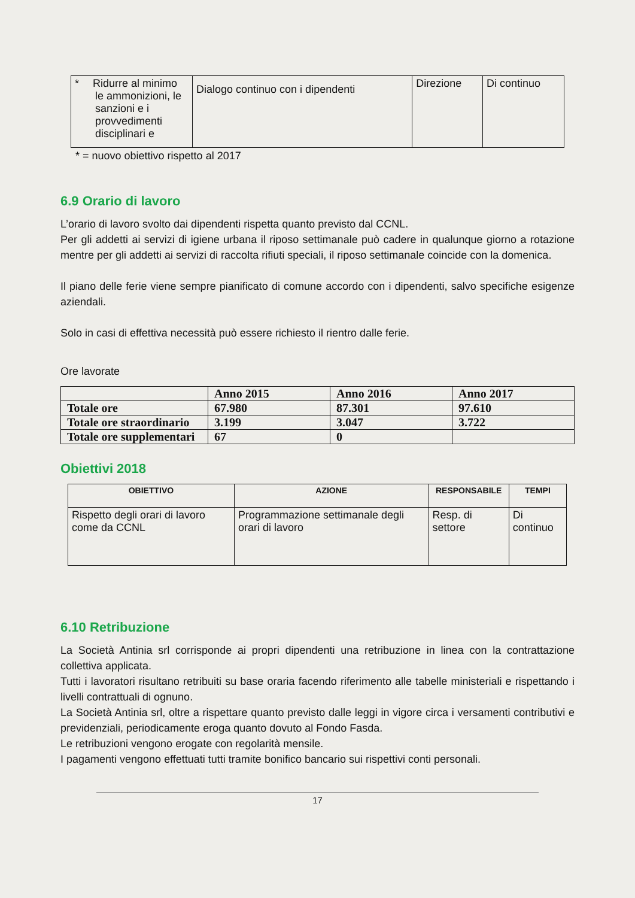| * Ridurre al minimo le ammonizioni, le sanzioni e i provvedimenti disciplinari e | Dialogo continuo con i dipendenti | Direzione | Di continuo |
* = nuovo obiettivo rispetto al 2017
6.9 Orario di lavoro
L’orario di lavoro svolto dai dipendenti rispetta quanto previsto dal CCNL.
Per gli addetti ai servizi di igiene urbana il riposo settimanale può cadere in qualunque giorno a rotazione mentre per gli addetti ai servizi di raccolta rifiuti speciali, il riposo settimanale coincide con la domenica.
Il piano delle ferie viene sempre pianificato di comune accordo con i dipendenti, salvo specifiche esigenze aziendali.
Solo in casi di effettiva necessità può essere richiesto il rientro dalle ferie.
Ore lavorate
| | Anno 2015 | Anno 2016 | Anno 2017 |
| Totale ore | 67.980 | 87.301 | 97.610 |
| Totale ore straordinario | 3.199 | 3.047 | 3.722 |
| Totale ore supplementari | 67 | 0 | |
Obiettivi 2018
| OBIETTIVO | AZIONE | RESPONSABILE | TEMPI |
| --- | --- | --- | --- |
| Rispetto degli orari di lavoro come da CCNL | Programmazione settimanale degli orari di lavoro | Resp. di settore | Di continuo |
6.10 Retribuzione
La Società Antinia srl corrisponde ai propri dipendenti una retribuzione in linea con la contrattazione collettiva applicata.
Tutti i lavoratori risultano retribuiti su base oraria facendo riferimento alle tabelle ministeriali e rispettando i livelli contrattuali di ognuno.
La Società Antinia srl, oltre a rispettare quanto previsto dalle leggi in vigore circa i versamenti contributivi e previdenziali, periodicamente eroga quanto dovuto al Fondo Fasda.
Le retribuzioni vengono erogate con regolarità mensile.
I pagamenti vengono effettuati tutti tramite bonifico bancario sui rispettivi conti personali.
17